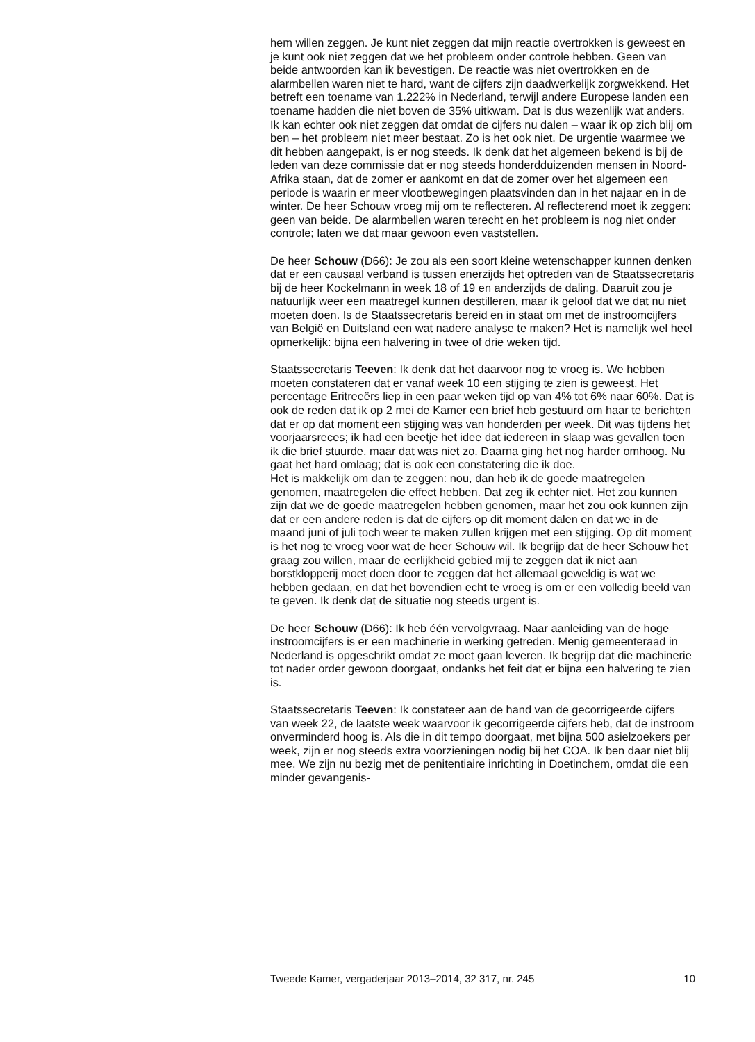hem willen zeggen. Je kunt niet zeggen dat mijn reactie overtrokken is geweest en je kunt ook niet zeggen dat we het probleem onder controle hebben. Geen van beide antwoorden kan ik bevestigen. De reactie was niet overtrokken en de alarmbellen waren niet te hard, want de cijfers zijn daadwerkelijk zorgwekkend. Het betreft een toename van 1.222% in Nederland, terwijl andere Europese landen een toename hadden die niet boven de 35% uitkwam. Dat is dus wezenlijk wat anders.
Ik kan echter ook niet zeggen dat omdat de cijfers nu dalen – waar ik op zich blij om ben – het probleem niet meer bestaat. Zo is het ook niet. De urgentie waarmee we dit hebben aangepakt, is er nog steeds. Ik denk dat het algemeen bekend is bij de leden van deze commissie dat er nog steeds honderdduizenden mensen in Noord-Afrika staan, dat de zomer er aankomt en dat de zomer over het algemeen een periode is waarin er meer vlootbewegingen plaatsvinden dan in het najaar en in de winter. De heer Schouw vroeg mij om te reflecteren. Al reflecterend moet ik zeggen: geen van beide. De alarmbellen waren terecht en het probleem is nog niet onder controle; laten we dat maar gewoon even vaststellen.
De heer Schouw (D66): Je zou als een soort kleine wetenschapper kunnen denken dat er een causaal verband is tussen enerzijds het optreden van de Staatssecretaris bij de heer Kockelmann in week 18 of 19 en anderzijds de daling. Daaruit zou je natuurlijk weer een maatregel kunnen destilleren, maar ik geloof dat we dat nu niet moeten doen. Is de Staatssecretaris bereid en in staat om met de instroomcijfers van België en Duitsland een wat nadere analyse te maken? Het is namelijk wel heel opmerkelijk: bijna een halvering in twee of drie weken tijd.
Staatssecretaris Teeven: Ik denk dat het daarvoor nog te vroeg is. We hebben moeten constateren dat er vanaf week 10 een stijging te zien is geweest. Het percentage Eritreeërs liep in een paar weken tijd op van 4% tot 6% naar 60%. Dat is ook de reden dat ik op 2 mei de Kamer een brief heb gestuurd om haar te berichten dat er op dat moment een stijging was van honderden per week. Dit was tijdens het voorjaarsreces; ik had een beetje het idee dat iedereen in slaap was gevallen toen ik die brief stuurde, maar dat was niet zo. Daarna ging het nog harder omhoog. Nu gaat het hard omlaag; dat is ook een constatering die ik doe.
Het is makkelijk om dan te zeggen: nou, dan heb ik de goede maatregelen genomen, maatregelen die effect hebben. Dat zeg ik echter niet. Het zou kunnen zijn dat we de goede maatregelen hebben genomen, maar het zou ook kunnen zijn dat er een andere reden is dat de cijfers op dit moment dalen en dat we in de maand juni of juli toch weer te maken zullen krijgen met een stijging. Op dit moment is het nog te vroeg voor wat de heer Schouw wil. Ik begrijp dat de heer Schouw het graag zou willen, maar de eerlijkheid gebied mij te zeggen dat ik niet aan borstklopperij moet doen door te zeggen dat het allemaal geweldig is wat we hebben gedaan, en dat het bovendien echt te vroeg is om er een volledig beeld van te geven. Ik denk dat de situatie nog steeds urgent is.
De heer Schouw (D66): Ik heb één vervolgvraag. Naar aanleiding van de hoge instroomcijfers is er een machinerie in werking getreden. Menig gemeenteraad in Nederland is opgeschrikt omdat ze moet gaan leveren. Ik begrijp dat die machinerie tot nader order gewoon doorgaat, ondanks het feit dat er bijna een halvering te zien is.
Staatssecretaris Teeven: Ik constateer aan de hand van de gecorrigeerde cijfers van week 22, de laatste week waarvoor ik gecorrigeerde cijfers heb, dat de instroom onverminderd hoog is. Als die in dit tempo doorgaat, met bijna 500 asielzoekers per week, zijn er nog steeds extra voorzieningen nodig bij het COA. Ik ben daar niet blij mee. We zijn nu bezig met de penitentiaire inrichting in Doetinchem, omdat die een minder gevangenis-
Tweede Kamer, vergaderjaar 2013–2014, 32 317, nr. 245 10